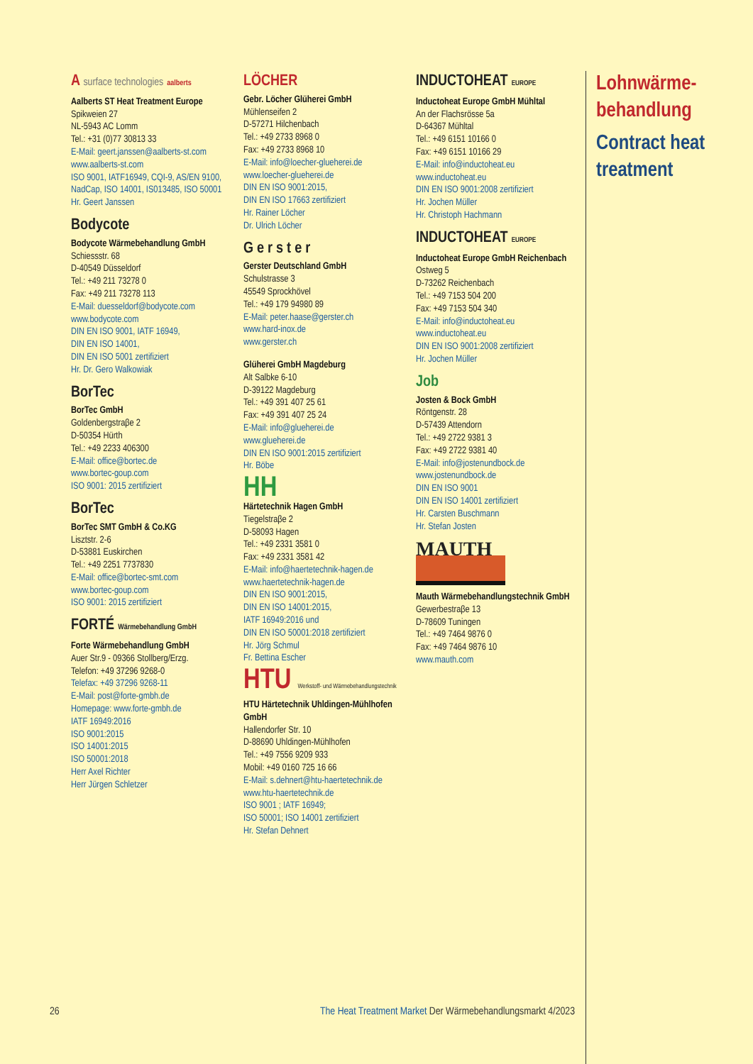A surface technologies aalberts
Aalberts ST Heat Treatment Europe
Spikweien 27
NL-5943 AC Lomm
Tel.: +31 (0)77 30813 33
E-Mail: geert.janssen@aalberts-st.com
www.aalberts-st.com
ISO 9001, IATF16949, CQI-9, AS/EN 9100, NadCap, ISO 14001, IS013485, ISO 50001
Hr. Geert Janssen
Bodycote
Bodycote Wärmebehandlung GmbH
Schiessstr. 68
D-40549 Düsseldorf
Tel.: +49 211 73278 0
Fax: +49 211 73278 113
E-Mail: duesseldorf@bodycote.com
www.bodycote.com
DIN EN ISO 9001, IATF 16949,
DIN EN ISO 14001,
DIN EN ISO 5001 zertifiziert
Hr. Dr. Gero Walkowiak
BorTec
BorTec GmbH
Goldenbergstraβe 2
D-50354 Hürth
Tel.: +49 2233 406300
E-Mail: office@bortec.de
www.bortec-goup.com
ISO 9001: 2015 zertifiziert
BorTec
BorTec SMT GmbH & Co.KG
Lisztstr. 2-6
D-53881 Euskirchen
Tel.: +49 2251 7737830
E-Mail: office@bortec-smt.com
www.bortec-goup.com
ISO 9001: 2015 zertifiziert
FORTÉ Wärmebehandlung GmbH
Forte Wärmebehandlung GmbH
Auer Str.9 - 09366 Stollberg/Erzg.
Telefon: +49 37296 9268-0
Telefax: +49 37296 9268-11
E-Mail: post@forte-gmbh.de
Homepage: www.forte-gmbh.de
IATF 16949:2016
ISO 9001:2015
ISO 14001:2015
ISO 50001:2018
Herr Axel Richter
Herr Jürgen Schletzer
LÖCHER
Gebr. Löcher Glüherei GmbH
Mühlenseifen 2
D-57271 Hilchenbach
Tel.: +49 2733 8968 0
Fax: +49 2733 8968 10
E-Mail: info@loecher-glueherei.de
www.loecher-glueherei.de
DIN EN ISO 9001:2015,
DIN EN ISO 17663 zertifiziert
Hr. Rainer Löcher
Dr. Ulrich Löcher
Gerster
Gerster Deutschland GmbH
Schulstrasse 3
45549 Sprockhövel
Tel.: +49 179 94980 89
E-Mail: peter.haase@gerster.ch
www.hard-inox.de
www.gerster.ch
Glüherei GmbH Magdeburg
Alt Salbke 6-10
D-39122 Magdeburg
Tel.: +49 391 407 25 61
Fax: +49 391 407 25 24
E-Mail: info@glueherei.de
www.glueherei.de
DIN EN ISO 9001:2015 zertifiziert
Hr. Böbe
HH
Härtetechnik Hagen GmbH
Tiegelstraβe 2
D-58093 Hagen
Tel.: +49 2331 3581 0
Fax: +49 2331 3581 42
E-Mail: info@haertetechnik-hagen.de
www.haertetechnik-hagen.de
DIN EN ISO 9001:2015,
DIN EN ISO 14001:2015,
IATF 16949:2016 und
DIN EN ISO 50001:2018 zertifiziert
Hr. Jörg Schmul
Fr. Bettina Escher
HTU Werkstoff- und Wärmebehandlungstechnik
HTU Härtetechnik Uhldingen-Mühlhofen GmbH
Hallendorfer Str. 10
D-88690 Uhldingen-Mühlhofen
Tel.: +49 7556 9209 933
Mobil: +49 0160 725 16 66
E-Mail: s.dehnert@htu-haertetechnik.de
www.htu-haertetechnik.de
ISO 9001 ; IATF 16949;
ISO 50001; ISO 14001 zertifiziert
Hr. Stefan Dehnert
INDUCTOHEAT EUROPE
Inductoheat Europe GmbH Mühltal
An der Flachsrösse 5a
D-64367 Mühltal
Tel.: +49 6151 10166 0
Fax: +49 6151 10166 29
E-Mail: info@inductoheat.eu
www.inductoheat.eu
DIN EN ISO 9001:2008 zertifiziert
Hr. Jochen Müller
Hr. Christoph Hachmann
INDUCTOHEAT EUROPE
Inductoheat Europe GmbH Reichenbach
Ostweg 5
D-73262 Reichenbach
Tel.: +49 7153 504 200
Fax: +49 7153 504 340
E-Mail: info@inductoheat.eu
www.inductoheat.eu
DIN EN ISO 9001:2008 zertifiziert
Hr. Jochen Müller
Job
Josten & Bock GmbH
Röntgenstr. 28
D-57439 Attendorn
Tel.: +49 2722 9381 3
Fax: +49 2722 9381 40
E-Mail: info@jostenundbock.de
www.jostenundbock.de
DIN EN ISO 9001
DIN EN ISO 14001 zertifiziert
Hr. Carsten Buschmann
Hr. Stefan Josten
MAUTH
Mauth Wärmebehandlungstechnik GmbH
Gewerbestraβe 13
D-78609 Tuningen
Tel.: +49 7464 9876 0
Fax: +49 7464 9876 10
www.mauth.com
Lohnwärme-
behandlung
Contract heat
treatment
26 The Heat Treatment Market Der Wärmebehandlungsmarkt 4/2023